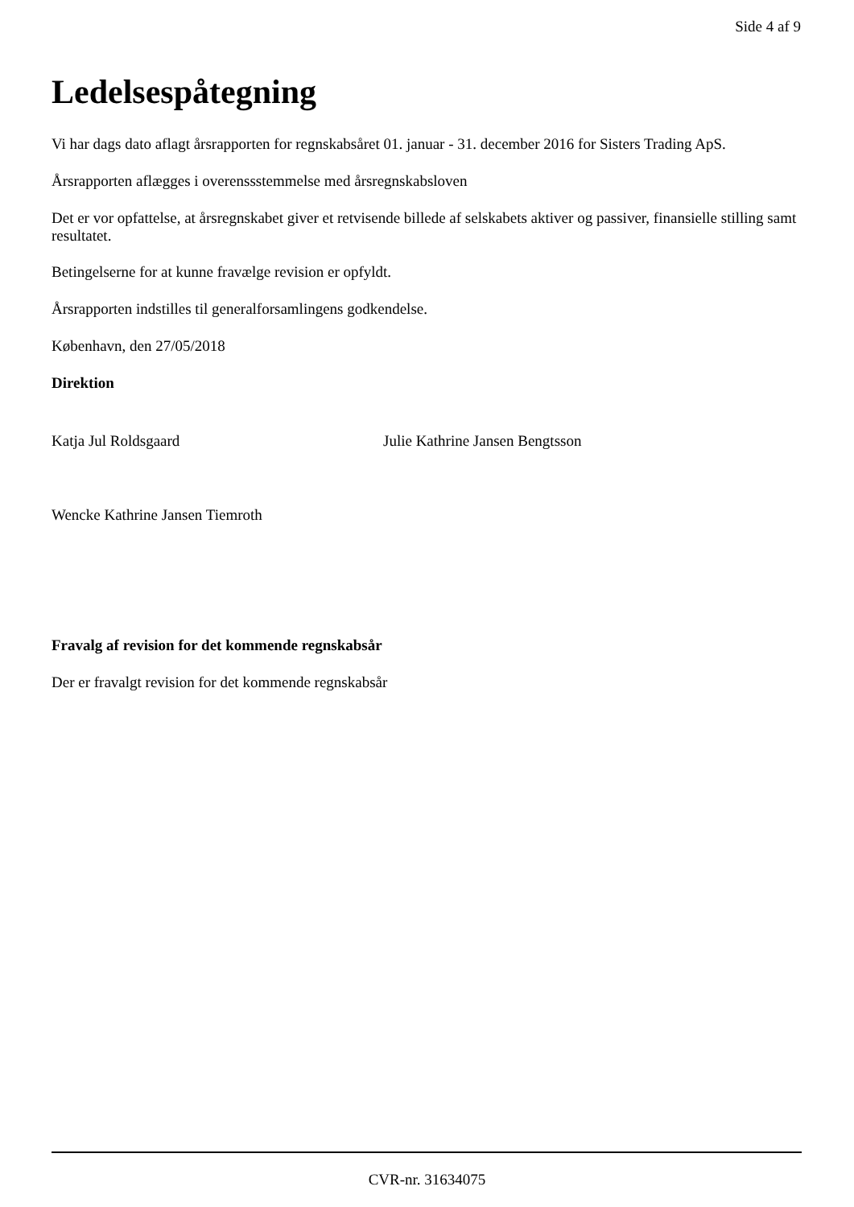Side 4 af 9
Ledelsespåtegning
Vi har dags dato aflagt årsrapporten for regnskabsåret 01. januar - 31. december 2016 for Sisters Trading ApS.
Årsrapporten aflægges i overenssstemmelse med årsregnskabsloven
Det er vor opfattelse, at årsregnskabet giver et retvisende billede af selskabets aktiver og passiver, finansielle stilling samt resultatet.
Betingelserne for at kunne fravælge revision er opfyldt.
Årsrapporten indstilles til generalforsamlingens godkendelse.
København, den 27/05/2018
Direktion
Katja Jul Roldsgaard Julie Kathrine Jansen Bengtsson
Wencke Kathrine Jansen Tiemroth
Fravalg af revision for det kommende regnskabsår
Der er fravalgt revision for det kommende regnskabsår
CVR-nr. 31634075